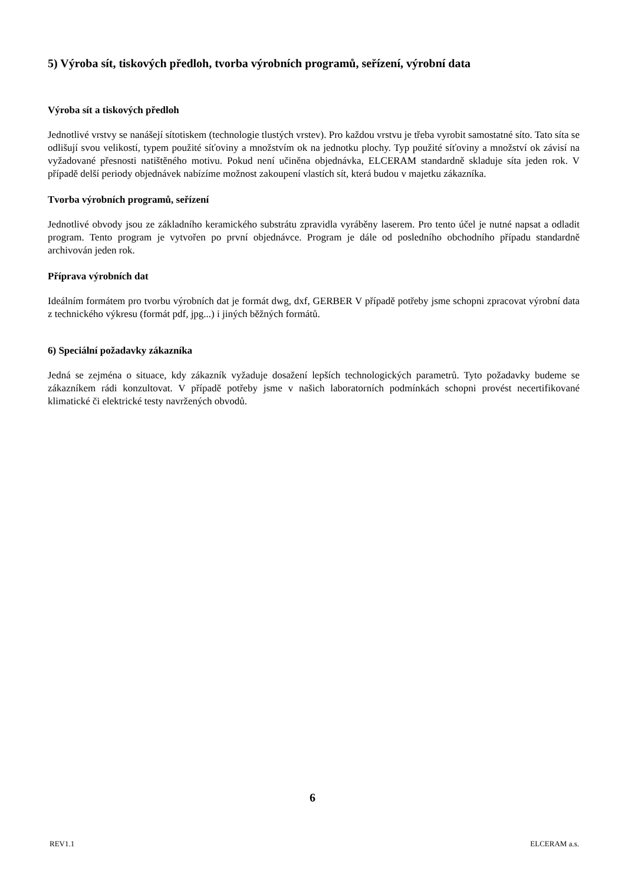5) Výroba sít, tiskových předloh, tvorba výrobních programů, seřízení, výrobní data
Výroba sít a tiskových předloh
Jednotlivé vrstvy se nanášejí sítotiskem (technologie tlustých vrstev). Pro každou vrstvu je třeba vyrobit samostatné síto. Tato síta se odlišují svou velikostí, typem použité síťoviny a množstvím ok na jednotku plochy. Typ použité síťoviny a množství ok závisí na vyžadované přesnosti natištěného motivu. Pokud není učiněna objednávka, ELCERAM standardně skladuje síta jeden rok. V případě delší periody objednávek nabízíme možnost zakoupení vlastích sít, která budou v majetku zákazníka.
Tvorba výrobních programů, seřízení
Jednotlivé obvody jsou ze základního keramického substrátu zpravidla vyráběny laserem. Pro tento účel je nutné napsat a odladit program. Tento program je vytvořen po první objednávce. Program je dále od posledního obchodního případu standardně archivován jeden rok.
Příprava výrobních dat
Ideálním formátem pro tvorbu výrobních dat je formát dwg, dxf, GERBER V případě potřeby jsme schopni zpracovat výrobní data z technického výkresu (formát pdf, jpg...) i jiných běžných formátů.
6) Speciální požadavky zákazníka
Jedná se zejména o situace, kdy zákazník vyžaduje dosažení lepších technologických parametrů. Tyto požadavky budeme se zákazníkem rádi konzultovat. V případě potřeby jsme v našich laboratorních podmínkách schopni provést necertifikované klimatické či elektrické testy navržených obvodů.
6
REV1.1 ELCERAM a.s.